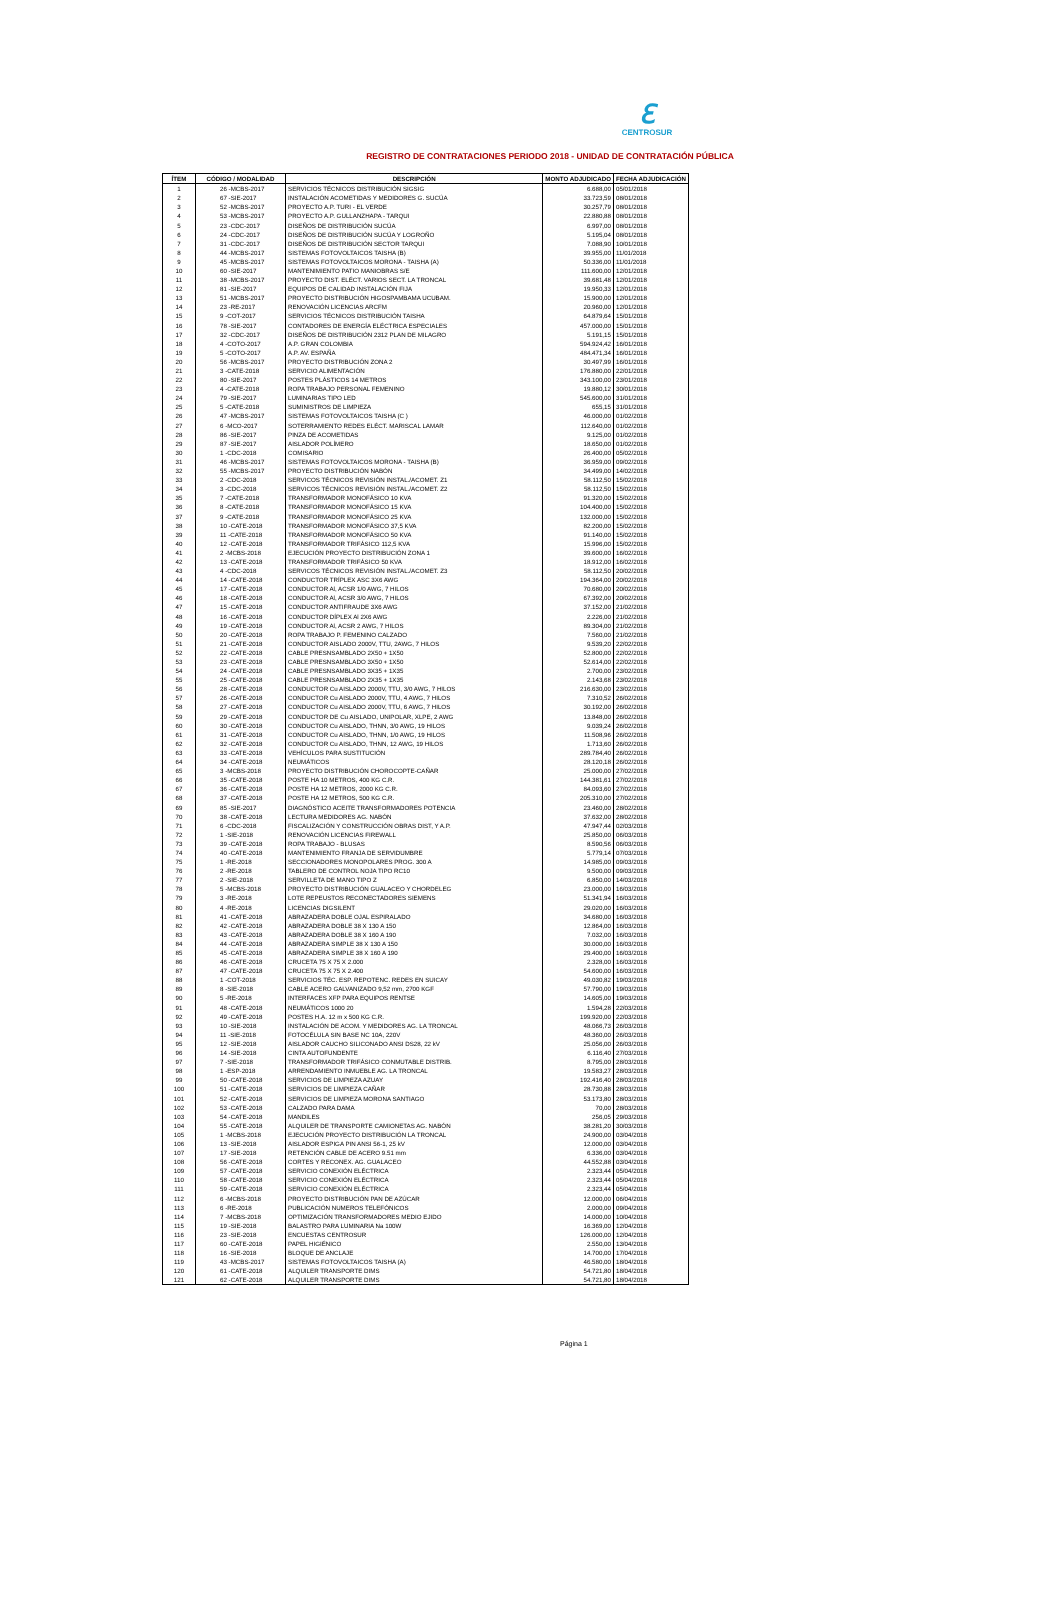ℇ
CENTROSUR
REGISTRO DE CONTRATACIONES PERIODO 2018 - UNIDAD DE CONTRATACIÓN PÚBLICA
| ÍTEM | CÓDIGO / MODALIDAD | DESCRIPCIÓN | MONTO ADJUDICADO | FECHA ADJUDICACIÓN |
| --- | --- | --- | --- | --- |
| 1 | 26 -MCBS-2017 | SERVICIOS TÉCNICOS DISTRIBUCIÓN SIGSIG | 6.688,00 | 05/01/2018 |
| 2 | 67 -SIE-2017 | INSTALACIÓN ACOMETIDAS Y MEDIDORES G. SUCÚA | 33.723,59 | 08/01/2018 |
| 3 | 52 -MCBS-2017 | PROYECTO A.P. TURI - EL VERDE | 30.257,79 | 08/01/2018 |
| 4 | 53 -MCBS-2017 | PROYECTO A.P. GULLANZHAPA - TARQUI | 22.880,88 | 08/01/2018 |
| 5 | 23 -CDC-2017 | DISEÑOS DE DISTRIBUCIÓN SUCÚA | 6.997,00 | 08/01/2018 |
| 6 | 24 -CDC-2017 | DISEÑOS DE DISTRIBUCIÓN SUCÚA Y LOGROÑO | 5.195,04 | 08/01/2018 |
| 7 | 31 -CDC-2017 | DISEÑOS DE DISTRIBUCIÓN SECTOR TARQUI | 7.088,90 | 10/01/2018 |
| 8 | 44 -MCBS-2017 | SISTEMAS FOTOVOLTAICOS TAISHA (B) | 39.955,00 | 11/01/2018 |
| 9 | 45 -MCBS-2017 | SISTEMAS FOTOVOLTAICOS MORONA - TAISHA (A) | 50.336,00 | 11/01/2018 |
| 10 | 60 -SIE-2017 | MANTENIMIENTO PATIO MANIOBRAS S/E | 111.600,00 | 12/01/2018 |
| 11 | 38 -MCBS-2017 | PROYECTO DIST. ELÉCT. VARIOS SECT. LA TRONCAL | 39.681,48 | 12/01/2018 |
| 12 | 81 -SIE-2017 | EQUIPOS DE CALIDAD INSTALACIÓN FIJA | 19.950,33 | 12/01/2018 |
| 13 | 51 -MCBS-2017 | PROYECTO DISTRIBUCIÓN HIGOSPAMBAMA UCUBAM. | 15.900,00 | 12/01/2018 |
| 14 | 23 -RE-2017 | RENOVACIÓN LICENCIAS ARCFM | 20.960,00 | 12/01/2018 |
| 15 | 9 -COT-2017 | SERVICIOS TÉCNICOS DISTRIBUCIÓN TAISHA | 64.879,64 | 15/01/2018 |
| 16 | 78 -SIE-2017 | CONTADORES DE ENERGÍA ELÉCTRICA ESPECIALES | 457.000,00 | 15/01/2018 |
| 17 | 32 -CDC-2017 | DISEÑOS DE DISTRIBUCIÓN 2312 PLAN DE MILAGRO | 5.191,15 | 15/01/2018 |
| 18 | 4 -COTO-2017 | A.P. GRAN COLOMBIA | 594.924,42 | 16/01/2018 |
| 19 | 5 -COTO-2017 | A.P. AV. ESPAÑA | 484.471,34 | 16/01/2018 |
| 20 | 56 -MCBS-2017 | PROYECTO DISTRIBUCIÓN ZONA 2 | 30.497,99 | 16/01/2018 |
| 21 | 3 -CATE-2018 | SERVICIO ALIMENTACIÓN | 176.880,00 | 22/01/2018 |
| 22 | 80 -SIE-2017 | POSTES PLÁSTICOS 14 METROS | 343.100,00 | 23/01/2018 |
| 23 | 4 -CATE-2018 | ROPA TRABAJO PERSONAL FEMENINO | 19.880,12 | 30/01/2018 |
| 24 | 79 -SIE-2017 | LUMINARIAS TIPO LED | 545.600,00 | 31/01/2018 |
| 25 | 5 -CATE-2018 | SUMINISTROS DE LIMPIEZA | 655,15 | 31/01/2018 |
| 26 | 47 -MCBS-2017 | SISTEMAS FOTOVOLTAICOS TAISHA (C ) | 46.000,00 | 01/02/2018 |
| 27 | 6 -MCO-2017 | SOTERRAMIENTO REDES ELÉCT. MARISCAL LAMAR | 112.640,00 | 01/02/2018 |
| 28 | 86 -SIE-2017 | PINZA DE ACOMETIDAS | 9.125,00 | 01/02/2018 |
| 29 | 87 -SIE-2017 | AISLADOR POLÍMERO | 18.650,00 | 01/02/2018 |
| 30 | 1 -CDC-2018 | COMISARIO | 26.400,00 | 05/02/2018 |
| 31 | 46 -MCBS-2017 | SISTEMAS FOTOVOLTAICOS MORONA - TAISHA (B) | 36.959,00 | 09/02/2018 |
| 32 | 55 -MCBS-2017 | PROYECTO DISTRIBUCIÓN NABÓN | 34.499,00 | 14/02/2018 |
| 33 | 2 -CDC-2018 | SERVICOS TÉCNICOS REVISIÓN INSTAL./ACOMET. Z1 | 58.112,50 | 15/02/2018 |
| 34 | 3 -CDC-2018 | SERVICOS TÉCNICOS REVISIÓN INSTAL./ACOMET. Z2 | 58.112,50 | 15/02/2018 |
| 35 | 7 -CATE-2018 | TRANSFORMADOR MONOFÁSICO 10 KVA | 91.320,00 | 15/02/2018 |
| 36 | 8 -CATE-2018 | TRANSFORMADOR MONOFÁSICO 15 KVA | 104.400,00 | 15/02/2018 |
| 37 | 9 -CATE-2018 | TRANSFORMADOR MONOFÁSICO 25 KVA | 132.000,00 | 15/02/2018 |
| 38 | 10 -CATE-2018 | TRANSFORMADOR MONOFÁSICO 37,5 KVA | 82.200,00 | 15/02/2018 |
| 39 | 11 -CATE-2018 | TRANSFORMADOR MONOFÁSICO 50 KVA | 91.140,00 | 15/02/2018 |
| 40 | 12 -CATE-2018 | TRANSFORMADOR TRIFÁSICO 112,5 KVA | 15.996,00 | 15/02/2018 |
| 41 | 2 -MCBS-2018 | EJECUCIÓN PROYECTO DISTRIBUCIÓN ZONA 1 | 39.600,00 | 16/02/2018 |
| 42 | 13 -CATE-2018 | TRANSFORMADOR TRIFÁSICO 50 KVA | 18.912,00 | 16/02/2018 |
| 43 | 4 -CDC-2018 | SERVICOS TÉCNICOS REVISIÓN INSTAL./ACOMET. Z3 | 58.112,50 | 20/02/2018 |
| 44 | 14 -CATE-2018 | CONDUCTOR TRÍPLEX ASC 3X6 AWG | 194.364,00 | 20/02/2018 |
| 45 | 17 -CATE-2018 | CONDUCTOR Al, ACSR 1/0 AWG, 7 HILOS | 70.680,00 | 20/02/2018 |
| 46 | 18 -CATE-2018 | CONDUCTOR Al, ACSR 3/0 AWG, 7 HILOS | 67.392,00 | 20/02/2018 |
| 47 | 15 -CATE-2018 | CONDUCTOR ANTIFRAUDE 3X6 AWG | 37.152,00 | 21/02/2018 |
| 48 | 16 -CATE-2018 | CONDUCTOR DÍPLEX Al 2X6 AWG | 2.226,00 | 21/02/2018 |
| 49 | 19 -CATE-2018 | CONDUCTOR Al, ACSR 2 AWG, 7 HILOS | 89.304,00 | 21/02/2018 |
| 50 | 20 -CATE-2018 | ROPA TRABAJO P. FEMENINO CALZADO | 7.560,00 | 21/02/2018 |
| 51 | 21 -CATE-2018 | CONDUCTOR AISLADO 2000V, TTU, 2AWG, 7 HILOS | 9.539,20 | 22/02/2018 |
| 52 | 22 -CATE-2018 | CABLE PRESNSAMBLADO 2X50 + 1X50 | 52.800,00 | 22/02/2018 |
| 53 | 23 -CATE-2018 | CABLE PRESNSAMBLADO 3X50 + 1X50 | 52.614,00 | 22/02/2018 |
| 54 | 24 -CATE-2018 | CABLE PRESNSAMBLADO 3X35 + 1X35 | 2.700,00 | 23/02/2018 |
| 55 | 25 -CATE-2018 | CABLE PRESNSAMBLADO 2X35 + 1X35 | 2.143,68 | 23/02/2018 |
| 56 | 28 -CATE-2018 | CONDUCTOR Cu AISLADO 2000V, TTU, 3/0 AWG, 7 HILOS | 216.630,00 | 23/02/2018 |
| 57 | 26 -CATE-2018 | CONDUCTOR Cu AISLADO 2000V, TTU, 4 AWG, 7 HILOS | 7.310,52 | 26/02/2018 |
| 58 | 27 -CATE-2018 | CONDUCTOR Cu AISLADO 2000V, TTU, 6 AWG, 7 HILOS | 30.192,00 | 26/02/2018 |
| 59 | 29 -CATE-2018 | CONDUCTOR DE Cu AISLADO, UNIPOLAR, XLPE, 2 AWG | 13.848,00 | 26/02/2018 |
| 60 | 30 -CATE-2018 | CONDUCTOR Cu AISLADO, THNN, 3/0 AWG, 19 HILOS | 9.039,24 | 26/02/2018 |
| 61 | 31 -CATE-2018 | CONDUCTOR Cu AISLADO, THNN, 1/0 AWG, 19 HILOS | 11.508,96 | 26/02/2018 |
| 62 | 32 -CATE-2018 | CONDUCTOR Cu AISLADO, THNN, 12 AWG, 19 HILOS | 1.713,60 | 26/02/2018 |
| 63 | 33 -CATE-2018 | VEHÍCULOS PARA SUSTITUCIÓN | 289.784,40 | 26/02/2018 |
| 64 | 34 -CATE-2018 | NEUMÁTICOS | 28.120,18 | 26/02/2018 |
| 65 | 3 -MCBS-2018 | PROYECTO DISTRIBUCIÓN CHOROCOPTE-CAÑAR | 25.000,00 | 27/02/2018 |
| 66 | 35 -CATE-2018 | POSTE HA 10 METROS, 400 KG C.R. | 144.381,61 | 27/02/2018 |
| 67 | 36 -CATE-2018 | POSTE HA 12 METROS, 2000 KG C.R. | 84.093,60 | 27/02/2018 |
| 68 | 37 -CATE-2018 | POSTE HA 12 METROS, 500 KG C.R. | 205.310,00 | 27/02/2018 |
| 69 | 85 -SIE-2017 | DIAGNÓSTICO ACEITE TRANSFORMADORES POTENCIA | 23.460,00 | 28/02/2018 |
| 70 | 38 -CATE-2018 | LECTURA MEDIDORES AG. NABÓN | 37.632,00 | 28/02/2018 |
| 71 | 6 -CDC-2018 | FISCALIZACIÓN Y CONSTRUCCIÓN OBRAS DIST, Y A.P. | 47.947,44 | 02/03/2018 |
| 72 | 1 -SIE-2018 | RENOVACIÓN LICENCIAS FIREWALL | 25.850,00 | 06/03/2018 |
| 73 | 39 -CATE-2018 | ROPA TRABAJO - BLUSAS | 8.590,56 | 06/03/2018 |
| 74 | 40 -CATE-2018 | MANTENIMIENTO FRANJA DE SERVIDUMBRE | 5.779,14 | 07/03/2018 |
| 75 | 1 -RE-2018 | SECCIONADORES MONOPOLARES PROG. 300 A | 14.985,00 | 09/03/2018 |
| 76 | 2 -RE-2018 | TABLERO DE CONTROL NOJA TIPO RC10 | 9.500,00 | 09/03/2018 |
| 77 | 2 -SIE-2018 | SERVILLETA DE MANO TIPO Z | 6.850,00 | 14/03/2018 |
| 78 | 5 -MCBS-2018 | PROYECTO DISTRIBUCIÓN GUALACEO Y CHORDELEG | 23.000,00 | 16/03/2018 |
| 79 | 3 -RE-2018 | LOTE REPEUSTOS RECONECTADORES SIEMENS | 51.341,94 | 16/03/2018 |
| 80 | 4 -RE-2018 | LICENCIAS DIGSILENT | 29.020,00 | 16/03/2018 |
| 81 | 41 -CATE-2018 | ABRAZADERA DOBLE OJAL ESPIRALADO | 34.680,00 | 16/03/2018 |
| 82 | 42 -CATE-2018 | ABRAZADERA DOBLE 38 X 130 A 150 | 12.864,00 | 16/03/2018 |
| 83 | 43 -CATE-2018 | ABRAZADERA DOBLE 38 X 160 A 190 | 7.032,00 | 16/03/2018 |
| 84 | 44 -CATE-2018 | ABRAZADERA SIMPLE 38 X 130 A 150 | 30.000,00 | 16/03/2018 |
| 85 | 45 -CATE-2018 | ABRAZADERA SIMPLE 38 X 160 A 190 | 29.400,00 | 16/03/2018 |
| 86 | 46 -CATE-2018 | CRUCETA 75 X 75 X 2.000 | 2.328,00 | 16/03/2018 |
| 87 | 47 -CATE-2018 | CRUCETA 75 X 75 X 2.400 | 54.600,00 | 16/03/2018 |
| 88 | 1 -COT-2018 | SERVICIOS TÉC. ESP. REPOTENC. REDES EN SUICAY | 49.030,82 | 19/03/2018 |
| 89 | 8 -SIE-2018 | CABLE ACERO GALVANIZADO 9,52 mm, 2700 KGF | 57.790,00 | 19/03/2018 |
| 90 | 5 -RE-2018 | INTERFACES XFP PARA EQUIPOS RENTSE | 14.605,00 | 19/03/2018 |
| 91 | 48 -CATE-2018 | NEUMÁTICOS 1000 20 | 1.594,28 | 22/03/2018 |
| 92 | 49 -CATE-2018 | POSTES H.A. 12 m x 500 KG C.R. | 199.920,00 | 22/03/2018 |
| 93 | 10 -SIE-2018 | INSTALACIÓN DE ACOM. Y MEDIDORES AG. LA TRONCAL | 48.066,73 | 26/03/2018 |
| 94 | 11 -SIE-2018 | FOTOCÉLULA SIN BASE NC 10A, 220V | 48.360,00 | 26/03/2018 |
| 95 | 12 -SIE-2018 | AISLADOR CAUCHO SILICONADO ANSI DS28, 22 kV | 25.056,00 | 26/03/2018 |
| 96 | 14 -SIE-2018 | CINTA AUTOFUNDENTE | 6.116,40 | 27/03/2018 |
| 97 | 7 -SIE-2018 | TRANSFORMADOR TRIFÁSICO CONMUTABLE DISTRIB. | 8.795,00 | 28/03/2018 |
| 98 | 1 -ESP-2018 | ARRENDAMIENTO INMUEBLE AG. LA TRONCAL | 19.583,27 | 28/03/2018 |
| 99 | 50 -CATE-2018 | SERVICIOS DE LIMPIEZA AZUAY | 192.416,40 | 28/03/2018 |
| 100 | 51 -CATE-2018 | SERVICIOS DE LIMPIEZA CAÑAR | 28.730,88 | 28/03/2018 |
| 101 | 52 -CATE-2018 | SERVICIOS DE LIMPIEZA MORONA SANTIAGO | 53.173,80 | 28/03/2018 |
| 102 | 53 -CATE-2018 | CALZADO PARA DAMA | 70,00 | 28/03/2018 |
| 103 | 54 -CATE-2018 | MANDILES | 256,05 | 29/03/2018 |
| 104 | 55 -CATE-2018 | ALQUILER DE TRANSPORTE CAMIONETAS AG. NABÓN | 38.281,20 | 30/03/2018 |
| 105 | 1 -MCBS-2018 | EJECUCIÓN PROYECTO DISTRIBUCIÓN LA TRONCAL | 24.900,00 | 03/04/2018 |
| 106 | 13 -SIE-2018 | AISLADOR ESPIGA PIN ANSI 56-1, 25 kV | 12.000,00 | 03/04/2018 |
| 107 | 17 -SIE-2018 | RETENCIÓN CABLE DE ACERO 9.51 mm | 6.336,00 | 03/04/2018 |
| 108 | 56 -CATE-2018 | CORTES Y RECONEX. AG. GUALACEO | 44.552,88 | 03/04/2018 |
| 109 | 57 -CATE-2018 | SERVICIO CONEXIÓN ELÉCTRICA | 2.323,44 | 05/04/2018 |
| 110 | 58 -CATE-2018 | SERVICIO CONEXIÓN ELÉCTRICA | 2.323,44 | 05/04/2018 |
| 111 | 59 -CATE-2018 | SERVICIO CONEXIÓN ELÉCTRICA | 2.323,44 | 05/04/2018 |
| 112 | 6 -MCBS-2018 | PROYECTO DISTRIBUCIÓN PAN DE AZÚCAR | 12.000,00 | 06/04/2018 |
| 113 | 6 -RE-2018 | PUBLICACIÓN NUMEROS TELEFÓNICOS | 2.000,00 | 09/04/2018 |
| 114 | 7 -MCBS-2018 | OPTIMIZACIÓN TRANSFORMADORES MEDIO EJIDO | 14.000,00 | 10/04/2018 |
| 115 | 19 -SIE-2018 | BALASTRO PARA LUMINARIA Na 100W | 16.369,00 | 12/04/2018 |
| 116 | 23 -SIE-2018 | ENCUESTAS CENTROSUR | 126.000,00 | 12/04/2018 |
| 117 | 60 -CATE-2018 | PAPEL HIGIÉNICO | 2.550,00 | 13/04/2018 |
| 118 | 16 -SIE-2018 | BLOQUE DE ANCLAJE | 14.700,00 | 17/04/2018 |
| 119 | 43 -MCBS-2017 | SISTEMAS FOTOVOLTAICOS TAISHA (A) | 46.580,00 | 18/04/2018 |
| 120 | 61 -CATE-2018 | ALQUILER TRANSPORTE DIMS | 54.721,80 | 18/04/2018 |
| 121 | 62 -CATE-2018 | ALQUILER TRANSPORTE DIMS | 54.721,80 | 18/04/2018 |
Página 1